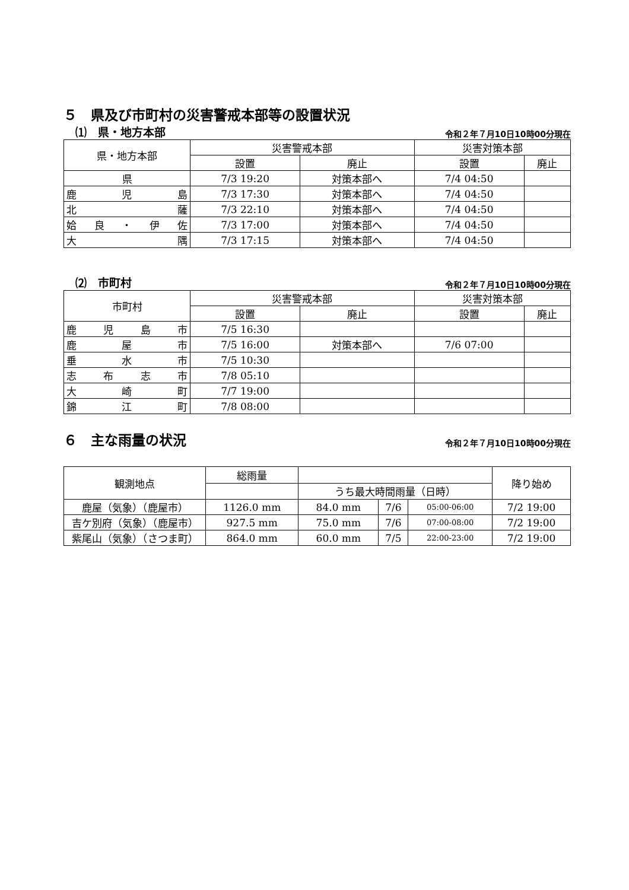５　県及び市町村の災害警戒本部等の設置状況
⑴　県・地方本部 令和２年７月10日10時00分現在
| 県・地方本部 | 災害警戒本部 | | 災害対策本部 | |
| --- | --- | --- | --- | --- |
| | 設置 | 廃止 | 設置 | 廃止 |
| 県 | 7/3 19:20 | 対策本部へ | 7/4 04:50 | |
| 鹿 児 島 | 7/3 17:30 | 対策本部へ | 7/4 04:50 | |
| 北 薩 | 7/3 22:10 | 対策本部へ | 7/4 04:50 | |
| 姶 良 ・ 伊 佐 | 7/3 17:00 | 対策本部へ | 7/4 04:50 | |
| 大 隅 | 7/3 17:15 | 対策本部へ | 7/4 04:50 | |
⑵　市町村 令和２年７月10日10時00分現在
| 市町村 | 災害警戒本部 | | 災害対策本部 | |
| --- | --- | --- | --- | --- |
| | 設置 | 廃止 | 設置 | 廃止 |
| 鹿 児 島 市 | 7/5 16:30 | | | |
| 鹿 屋 市 | 7/5 16:00 | 対策本部へ | 7/6 07:00 | |
| 垂 水 市 | 7/5 10:30 | | | |
| 志 布 志 市 | 7/8 05:10 | | | |
| 大 崎 町 | 7/7 19:00 | | | |
| 錦 江 町 | 7/8 08:00 | | | |
６　主な雨量の状況
令和２年７月10日10時00分現在
| 観測地点 | 総雨量 | | | | 降り始め |
| --- | --- | --- | --- | --- | --- |
| | | うち最大時間雨量（日時） | | | |
| 鹿屋（気象）（鹿屋市） | 1126.0 mm | 84.0 mm | 7/6 | 05:00-06:00 | 7/2 19:00 |
| 吉ケ別府（気象）（鹿屋市） | 927.5 mm | 75.0 mm | 7/6 | 07:00-08:00 | 7/2 19:00 |
| 紫尾山（気象）（さつま町） | 864.0 mm | 60.0 mm | 7/5 | 22:00-23:00 | 7/2 19:00 |